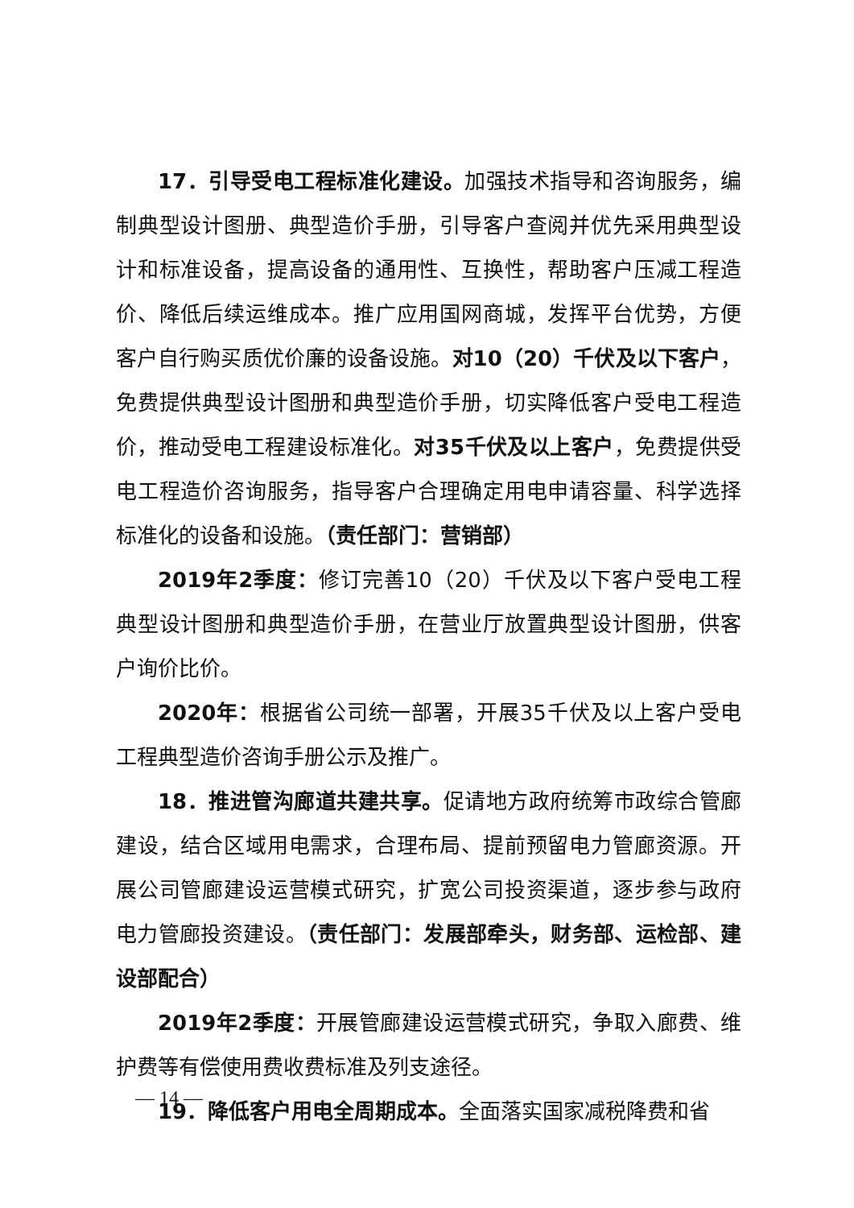17．引导受电工程标准化建设。加强技术指导和咨询服务，编制典型设计图册、典型造价手册，引导客户查阅并优先采用典型设计和标准设备，提高设备的通用性、互换性，帮助客户压减工程造价、降低后续运维成本。推广应用国网商城，发挥平台优势，方便客户自行购买质优价廉的设备设施。对10（20）千伏及以下客户，免费提供典型设计图册和典型造价手册，切实降低客户受电工程造价，推动受电工程建设标准化。对35千伏及以上客户，免费提供受电工程造价咨询服务，指导客户合理确定用电申请容量、科学选择标准化的设备和设施。（责任部门：营销部）
2019年2季度：修订完善10（20）千伏及以下客户受电工程典型设计图册和典型造价手册，在营业厅放置典型设计图册，供客户询价比价。
2020年：根据省公司统一部署，开展35千伏及以上客户受电工程典型造价咨询手册公示及推广。
18．推进管沟廊道共建共享。促请地方政府统筹市政综合管廊建设，结合区域用电需求，合理布局、提前预留电力管廊资源。开展公司管廊建设运营模式研究，扩宽公司投资渠道，逐步参与政府电力管廊投资建设。（责任部门：发展部牵头，财务部、运检部、建设部配合）
2019年2季度：开展管廊建设运营模式研究，争取入廊费、维护费等有偿使用费收费标准及列支途径。
19．降低客户用电全周期成本。全面落实国家减税降费和省
— 14 —